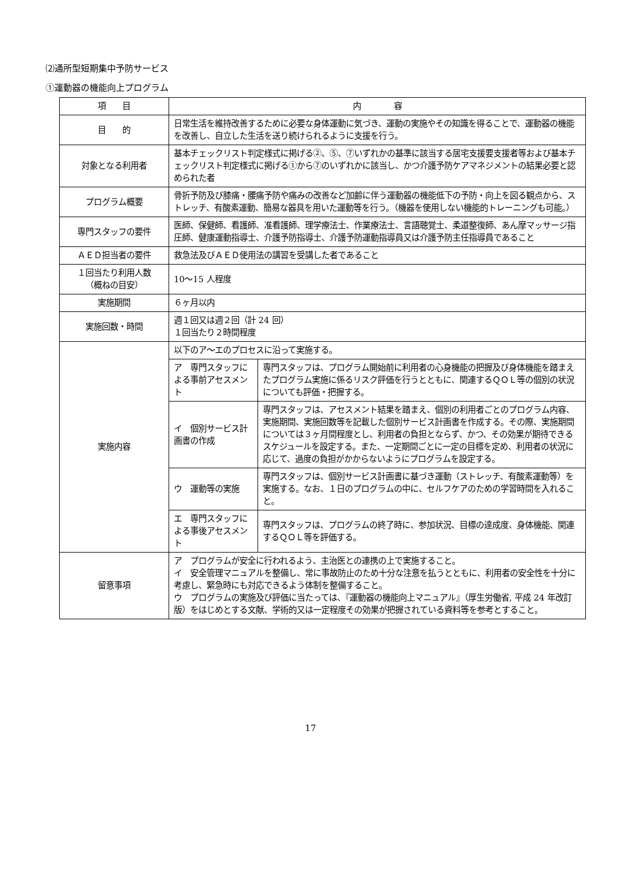⑵通所型短期集中予防サービス
①運動器の機能向上プログラム
| 項 目 | 内 容 | |
| --- | --- | --- |
| 目 的 | 日常生活を維持改善するために必要な身体運動に気づき、運動の実施やその知識を得ることで、運動器の機能を改善し、自立した生活を送り続けられるように支援を行う。 | |
| 対象となる利用者 | 基本チェックリスト判定様式に掲げる②、⑤、⑦いずれかの基準に該当する居宅支援要支援者等および基本チェックリスト判定様式に掲げる①から⑦のいずれかに該当し、かつ介護予防ケアマネジメントの結果必要と認められた者 | |
| プログラム概要 | 骨折予防及び膝痛・腰痛予防や痛みの改善など加齢に伴う運動器の機能低下の予防・向上を図る観点から、ストレッチ、有酸素運動、簡易な器具を用いた運動等を行う。（機器を使用しない機能的トレーニングも可能。） | |
| 専門スタッフの要件 | 医師、保健師、看護師、准看護師、理学療法士、作業療法士、言語聴覚士、柔道整復師、あん摩マッサージ指圧師、健康運動指導士、介護予防指導士、介護予防運動指導員又は介護予防主任指導員であること | |
| ＡＥＤ担当者の要件 | 救急法及びＡＥＤ使用法の講習を受講した者であること | |
| １回当たり利用人数 （概ねの目安） | 10～15 人程度 | |
| 実施期間 | ６ヶ月以内 | |
| 実施回数・時間 | 週１回又は週２回（計 24 回） １回当たり２時間程度 | |
| 実施内容 | 以下のア～エのプロセスに沿って実施する。 | |
| | ア 専門スタッフによる事前アセスメント | 専門スタッフは、プログラム開始前に利用者の心身機能の把握及び身体機能を踏まえたプログラム実施に係るリスク評価を行うとともに、関連するＱＯＬ等の個別の状況についても評価・把握する。 |
| | イ 個別サービス計画書の作成 | 専門スタッフは、アセスメント結果を踏まえ、個別の利用者ごとのプログラム内容、実施期間、実施回数等を記載した個別サービス計画書を作成する。その際、実施期間については３ヶ月間程度とし、利用者の負担とならず、かつ、その効果が期待できるスケジュールを設定する。また、一定期間ごとに一定の目標を定め、利用者の状況に応じて、過度の負担がかからないようにプログラムを設定する。 |
| | ウ 運動等の実施 | 専門スタッフは、個別サービス計画書に基づき運動（ストレッチ、有酸素運動等）を実施する。なお、１日のプログラムの中に、セルフケアのための学習時間を入れること。 |
| | エ 専門スタッフによる事後アセスメント | 専門スタッフは、プログラムの終了時に、参加状況、目標の達成度、身体機能、関連するＱＯＬ等を評価する。 |
| 留意事項 | ア プログラムが安全に行われるよう、主治医との連携の上で実施すること。 イ 安全管理マニュアルを整備し、常に事故防止のため十分な注意を払うとともに、利用者の安全性を十分に考慮し、緊急時にも対応できるよう体制を整備すること。 ウ プログラムの実施及び評価に当たっては、『運動器の機能向上マニュアル』（厚生労働省, 平成 24 年改訂版）をはじめとする文献、学術的又は一定程度その効果が把握されている資料等を参考とすること。 | |
17